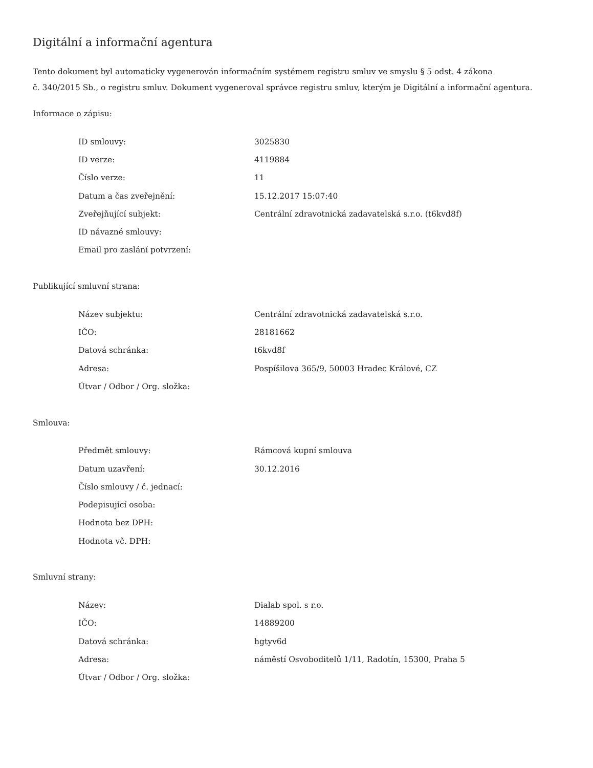Digitální a informační agentura
Tento dokument byl automaticky vygenerován informačním systémem registru smluv ve smyslu § 5 odst. 4 zákona
č. 340/2015 Sb., o registru smluv. Dokument vygeneroval správce registru smluv, kterým je Digitální a informační agentura.
Informace o zápisu:
| ID smlouvy: | 3025830 |
| ID verze: | 4119884 |
| Číslo verze: | 11 |
| Datum a čas zveřejnění: | 15.12.2017 15:07:40 |
| Zveřejňující subjekt: | Centrální zdravotnická zadavatelská s.r.o. (t6kvd8f) |
| ID návazné smlouvy: | |
| Email pro zaslání potvrzení: | |
Publikující smluvní strana:
| Název subjektu: | Centrální zdravotnická zadavatelská s.r.o. |
| IČO: | 28181662 |
| Datová schránka: | t6kvd8f |
| Adresa: | Pospíšilova 365/9, 50003 Hradec Králové, CZ |
| Útvar / Odbor / Org. složka: | |
Smlouva:
| Předmět smlouvy: | Rámcová kupní smlouva |
| Datum uzavření: | 30.12.2016 |
| Číslo smlouvy / č. jednací: | |
| Podepisující osoba: | |
| Hodnota bez DPH: | |
| Hodnota vč. DPH: | |
Smluvní strany:
| Název: | Dialab spol. s r.o. |
| IČO: | 14889200 |
| Datová schránka: | hgtyv6d |
| Adresa: | náměstí Osvoboditelů 1/11, Radotín, 15300, Praha 5 |
| Útvar / Odbor / Org. složka: | |